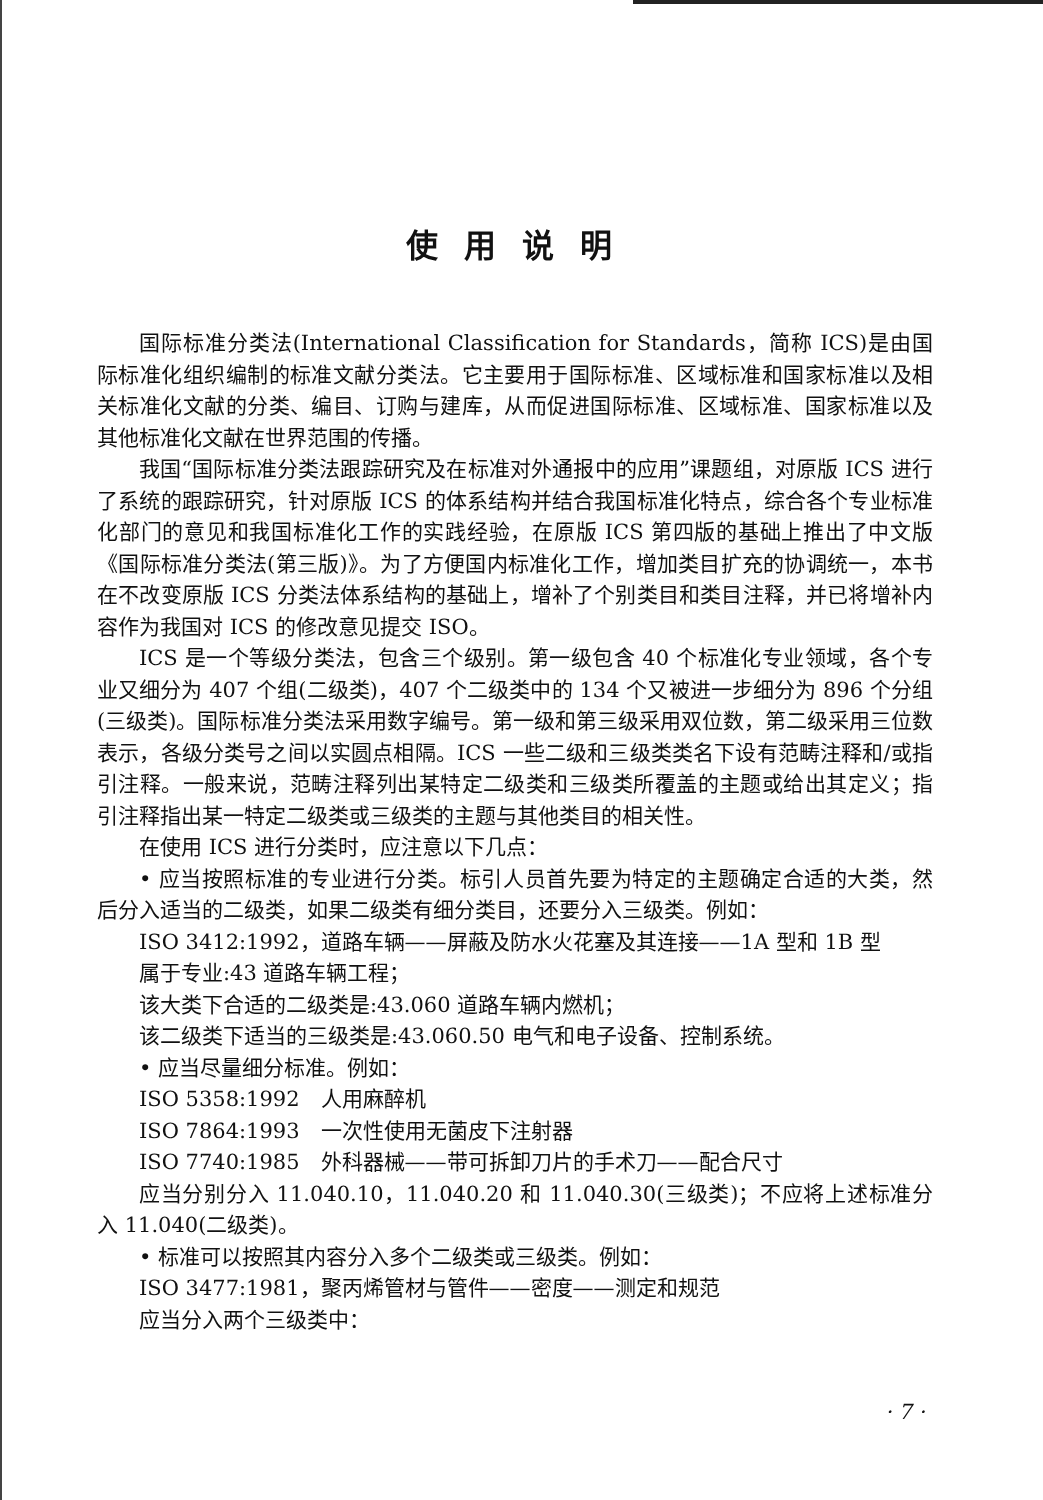使用说明
国际标准分类法(International Classification for Standards，简称 ICS)是由国际标准化组织编制的标准文献分类法。它主要用于国际标准、区域标准和国家标准以及相关标准化文献的分类、编目、订购与建库，从而促进国际标准、区域标准、国家标准以及其他标准化文献在世界范围的传播。
我国“国际标准分类法跟踪研究及在标准对外通报中的应用”课题组，对原版 ICS 进行了系统的跟踪研究，针对原版 ICS 的体系结构并结合我国标准化特点，综合各个专业标准化部门的意见和我国标准化工作的实践经验，在原版 ICS 第四版的基础上推出了中文版《国际标准分类法(第三版)》。为了方便国内标准化工作，增加类目扩充的协调统一，本书在不改变原版 ICS 分类法体系结构的基础上，增补了个别类目和类目注释，并已将增补内容作为我国对 ICS 的修改意见提交 ISO。
ICS 是一个等级分类法，包含三个级别。第一级包含 40 个标准化专业领域，各个专业又细分为 407 个组(二级类)，407 个二级类中的 134 个又被进一步细分为 896 个分组(三级类)。国际标准分类法采用数字编号。第一级和第三级采用双位数，第二级采用三位数表示，各级分类号之间以实圆点相隔。ICS 一些二级和三级类类名下设有范畴注释和/或指引注释。一般来说，范畴注释列出某特定二级类和三级类所覆盖的主题或给出其定义；指引注释指出某一特定二级类或三级类的主题与其他类目的相关性。
在使用 ICS 进行分类时，应注意以下几点：
• 应当按照标准的专业进行分类。标引人员首先要为特定的主题确定合适的大类，然后分入适当的二级类，如果二级类有细分类目，还要分入三级类。例如：
ISO 3412:1992，道路车辆——屏蔽及防水火花塞及其连接——1A 型和 1B 型
属于专业:43 道路车辆工程；
该大类下合适的二级类是:43.060 道路车辆内燃机；
该二级类下适当的三级类是:43.060.50 电气和电子设备、控制系统。
• 应当尽量细分标准。例如：
ISO 5358:1992　人用麻醉机
ISO 7864:1993　一次性使用无菌皮下注射器
ISO 7740:1985　外科器械——带可拆卸刀片的手术刀——配合尺寸
应当分别分入 11.040.10，11.040.20 和 11.040.30(三级类)；不应将上述标准分入 11.040(二级类)。
• 标准可以按照其内容分入多个二级类或三级类。例如：
ISO 3477:1981，聚丙烯管材与管件——密度——测定和规范
应当分入两个三级类中：
· 7 ·